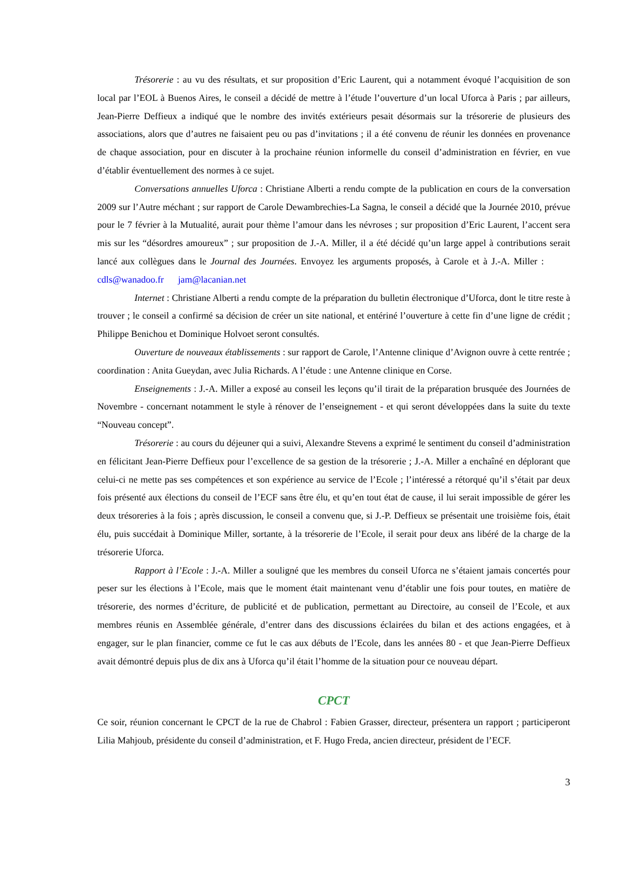Trésorerie : au vu des résultats, et sur proposition d’Eric Laurent, qui a notamment évoqué l’acquisition de son local par l’EOL à Buenos Aires, le conseil a décidé de mettre à l’étude l’ouverture d’un local Uforca à Paris ; par ailleurs, Jean-Pierre Deffieux a indiqué que le nombre des invités extérieurs pesait désormais sur la trésorerie de plusieurs des associations, alors que d’autres ne faisaient peu ou pas d’invitations ; il a été convenu de réunir les données en provenance de chaque association, pour en discuter à la prochaine réunion informelle du conseil d’administration en février, en vue d’établir éventuellement des normes à ce sujet.
Conversations annuelles Uforca : Christiane Alberti a rendu compte de la publication en cours de la conversation 2009 sur l’Autre méchant ; sur rapport de Carole Dewambrechies-La Sagna, le conseil a décidé que la Journée 2010, prévue pour le 7 février à la Mutualité, aurait pour thème l’amour dans les névroses ; sur proposition d’Eric Laurent, l’accent sera mis sur les “désordres amoureux” ; sur proposition de J.-A. Miller, il a été décidé qu’un large appel à contributions serait lancé aux collègues dans le Journal des Journées. Envoyez les arguments proposés, à Carole et à J.-A. Miller : cdls@wanadoo.fr jam@lacanian.net
Internet : Christiane Alberti a rendu compte de la préparation du bulletin électronique d’Uforca, dont le titre reste à trouver ; le conseil a confirmé sa décision de créer un site national, et entériné l’ouverture à cette fin d’une ligne de crédit ; Philippe Benichou et Dominique Holvoet seront consultés.
Ouverture de nouveaux établissements : sur rapport de Carole, l’Antenne clinique d’Avignon ouvre à cette rentrée ; coordination : Anita Gueydan, avec Julia Richards. A l’étude : une Antenne clinique en Corse.
Enseignements : J.-A. Miller a exposé au conseil les leçons qu’il tirait de la préparation brusquée des Journées de Novembre - concernant notamment le style à rénover de l’enseignement - et qui seront développées dans la suite du texte “Nouveau concept”.
Trésorerie : au cours du déjeuner qui a suivi, Alexandre Stevens a exprimé le sentiment du conseil d’administration en félicitant Jean-Pierre Deffieux pour l’excellence de sa gestion de la trésorerie ; J.-A. Miller a enchaîné en déplorant que celui-ci ne mette pas ses compétences et son expérience au service de l’Ecole ; l’intéressé a rétorqué qu’il s’était par deux fois présenté aux élections du conseil de l’ECF sans être élu, et qu’en tout état de cause, il lui serait impossible de gérer les deux trésoreries à la fois ; après discussion, le conseil a convenu que, si J.-P. Deffieux se présentait une troisième fois, était élu, puis succédait à Dominique Miller, sortante, à la trésorerie de l’Ecole, il serait pour deux ans libéré de la charge de la trésorerie Uforca.
Rapport à l’Ecole : J.-A. Miller a souligné que les membres du conseil Uforca ne s’étaient jamais concertés pour peser sur les élections à l’Ecole, mais que le moment était maintenant venu d’établir une fois pour toutes, en matière de trésorerie, des normes d’écriture, de publicité et de publication, permettant au Directoire, au conseil de l’Ecole, et aux membres réunis en Assemblée générale, d’entrer dans des discussions éclairées du bilan et des actions engagées, et à engager, sur le plan financier, comme ce fut le cas aux débuts de l’Ecole, dans les années 80 - et que Jean-Pierre Deffieux avait démontré depuis plus de dix ans à Uforca qu’il était l’homme de la situation pour ce nouveau départ.
CPCT
Ce soir, réunion concernant le CPCT de la rue de Chabrol : Fabien Grasser, directeur, présentera un rapport ; participeront Lilia Mahjoub, présidente du conseil d’administration, et F. Hugo Freda, ancien directeur, président de l’ECF.
3